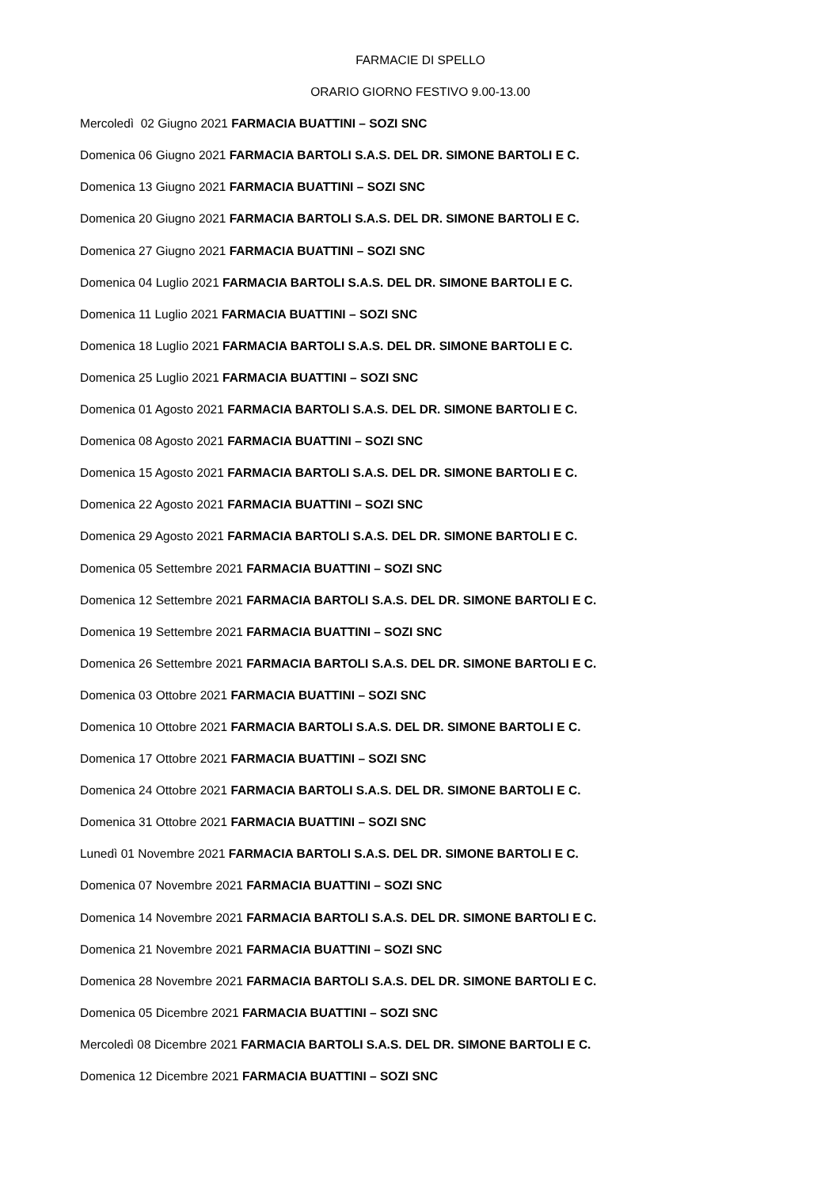FARMACIE DI SPELLO
ORARIO GIORNO FESTIVO 9.00-13.00
Mercoledì 02 Giugno 2021 FARMACIA BUATTINI – SOZI SNC
Domenica 06 Giugno 2021 FARMACIA BARTOLI S.A.S. DEL DR. SIMONE BARTOLI E C.
Domenica 13 Giugno 2021 FARMACIA BUATTINI – SOZI SNC
Domenica 20 Giugno 2021 FARMACIA BARTOLI S.A.S. DEL DR. SIMONE BARTOLI E C.
Domenica 27 Giugno 2021 FARMACIA BUATTINI – SOZI SNC
Domenica 04 Luglio 2021 FARMACIA BARTOLI S.A.S. DEL DR. SIMONE BARTOLI E C.
Domenica 11 Luglio 2021 FARMACIA BUATTINI – SOZI SNC
Domenica 18 Luglio 2021 FARMACIA BARTOLI S.A.S. DEL DR. SIMONE BARTOLI E C.
Domenica 25 Luglio 2021 FARMACIA BUATTINI – SOZI SNC
Domenica 01 Agosto 2021 FARMACIA BARTOLI S.A.S. DEL DR. SIMONE BARTOLI E C.
Domenica 08 Agosto 2021 FARMACIA BUATTINI – SOZI SNC
Domenica 15 Agosto 2021 FARMACIA BARTOLI S.A.S. DEL DR. SIMONE BARTOLI E C.
Domenica 22 Agosto 2021 FARMACIA BUATTINI – SOZI SNC
Domenica 29 Agosto 2021 FARMACIA BARTOLI S.A.S. DEL DR. SIMONE BARTOLI E C.
Domenica 05 Settembre 2021 FARMACIA BUATTINI – SOZI SNC
Domenica 12 Settembre 2021 FARMACIA BARTOLI S.A.S. DEL DR. SIMONE BARTOLI E C.
Domenica 19 Settembre 2021 FARMACIA BUATTINI – SOZI SNC
Domenica 26 Settembre 2021 FARMACIA BARTOLI S.A.S. DEL DR. SIMONE BARTOLI E C.
Domenica 03 Ottobre 2021 FARMACIA BUATTINI – SOZI SNC
Domenica 10 Ottobre 2021 FARMACIA BARTOLI S.A.S. DEL DR. SIMONE BARTOLI E C.
Domenica 17 Ottobre 2021 FARMACIA BUATTINI – SOZI SNC
Domenica 24 Ottobre 2021 FARMACIA BARTOLI S.A.S. DEL DR. SIMONE BARTOLI E C.
Domenica 31 Ottobre 2021 FARMACIA BUATTINI – SOZI SNC
Lunedì 01 Novembre 2021 FARMACIA BARTOLI S.A.S. DEL DR. SIMONE BARTOLI E C.
Domenica 07 Novembre 2021 FARMACIA BUATTINI – SOZI SNC
Domenica 14 Novembre 2021 FARMACIA BARTOLI S.A.S. DEL DR. SIMONE BARTOLI E C.
Domenica 21 Novembre 2021 FARMACIA BUATTINI – SOZI SNC
Domenica 28 Novembre 2021 FARMACIA BARTOLI S.A.S. DEL DR. SIMONE BARTOLI E C.
Domenica 05 Dicembre 2021 FARMACIA BUATTINI – SOZI SNC
Mercoledì 08 Dicembre 2021 FARMACIA BARTOLI S.A.S. DEL DR. SIMONE BARTOLI E C.
Domenica 12 Dicembre 2021 FARMACIA BUATTINI – SOZI SNC